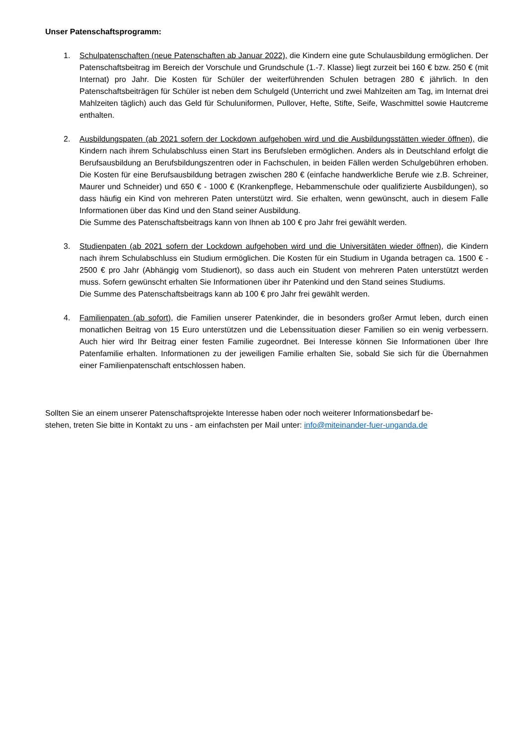Unser Patenschaftsprogramm:
1. Schulpatenschaften (neue Patenschaften ab Januar 2022), die Kindern eine gute Schulausbildung ermöglichen. Der Patenschaftsbeitrag im Bereich der Vorschule und Grundschule (1.-7. Klasse) liegt zurzeit bei 160 € bzw. 250 € (mit Internat) pro Jahr. Die Kosten für Schüler der weiterführenden Schulen betragen 280 € jährlich. In den Patenschaftsbeiträgen für Schüler ist neben dem Schulgeld (Unterricht und zwei Mahlzeiten am Tag, im Internat drei Mahlzeiten täglich) auch das Geld für Schuluniformen, Pullover, Hefte, Stifte, Seife, Waschmittel sowie Hautcreme enthalten.
2. Ausbildungspaten (ab 2021 sofern der Lockdown aufgehoben wird und die Ausbildungsstätten wieder öffnen), die Kindern nach ihrem Schulabschluss einen Start ins Berufsleben ermöglichen. Anders als in Deutschland erfolgt die Berufsausbildung an Berufsbildungszentren oder in Fachschulen, in beiden Fällen werden Schulgebühren erhoben. Die Kosten für eine Berufsausbildung betragen zwischen 280 € (einfache handwerkliche Berufe wie z.B. Schreiner, Maurer und Schneider) und 650 € - 1000 € (Krankenpflege, Hebammenschule oder qualifizierte Ausbildungen), so dass häufig ein Kind von mehreren Paten unterstützt wird. Sie erhalten, wenn gewünscht, auch in diesem Falle Informationen über das Kind und den Stand seiner Ausbildung.
Die Summe des Patenschaftsbeitrags kann von Ihnen ab 100 € pro Jahr frei gewählt werden.
3. Studienpaten (ab 2021 sofern der Lockdown aufgehoben wird und die Universitäten wieder öffnen), die Kindern nach ihrem Schulabschluss ein Studium ermöglichen. Die Kosten für ein Studium in Uganda betragen ca. 1500 € - 2500 € pro Jahr (Abhängig vom Studienort), so dass auch ein Student von mehreren Paten unterstützt werden muss. Sofern gewünscht erhalten Sie Informationen über ihr Patenkind und den Stand seines Studiums.
Die Summe des Patenschaftsbeitrags kann ab 100 € pro Jahr frei gewählt werden.
4. Familienpaten (ab sofort), die Familien unserer Patenkinder, die in besonders großer Armut leben, durch einen monatlichen Beitrag von 15 Euro unterstützen und die Lebenssituation dieser Familien so ein wenig verbessern. Auch hier wird Ihr Beitrag einer festen Familie zugeordnet. Bei Interesse können Sie Informationen über Ihre Patenfamilie erhalten. Informationen zu der jeweiligen Familie erhalten Sie, sobald Sie sich für die Übernahmen einer Familienpatenschaft entschlossen haben.
Sollten Sie an einem unserer Patenschaftsprojekte Interesse haben oder noch weiterer Informationsbedarf be-
stehen, treten Sie bitte in Kontakt zu uns - am einfachsten per Mail unter: info@miteinander-fuer-unganda.de